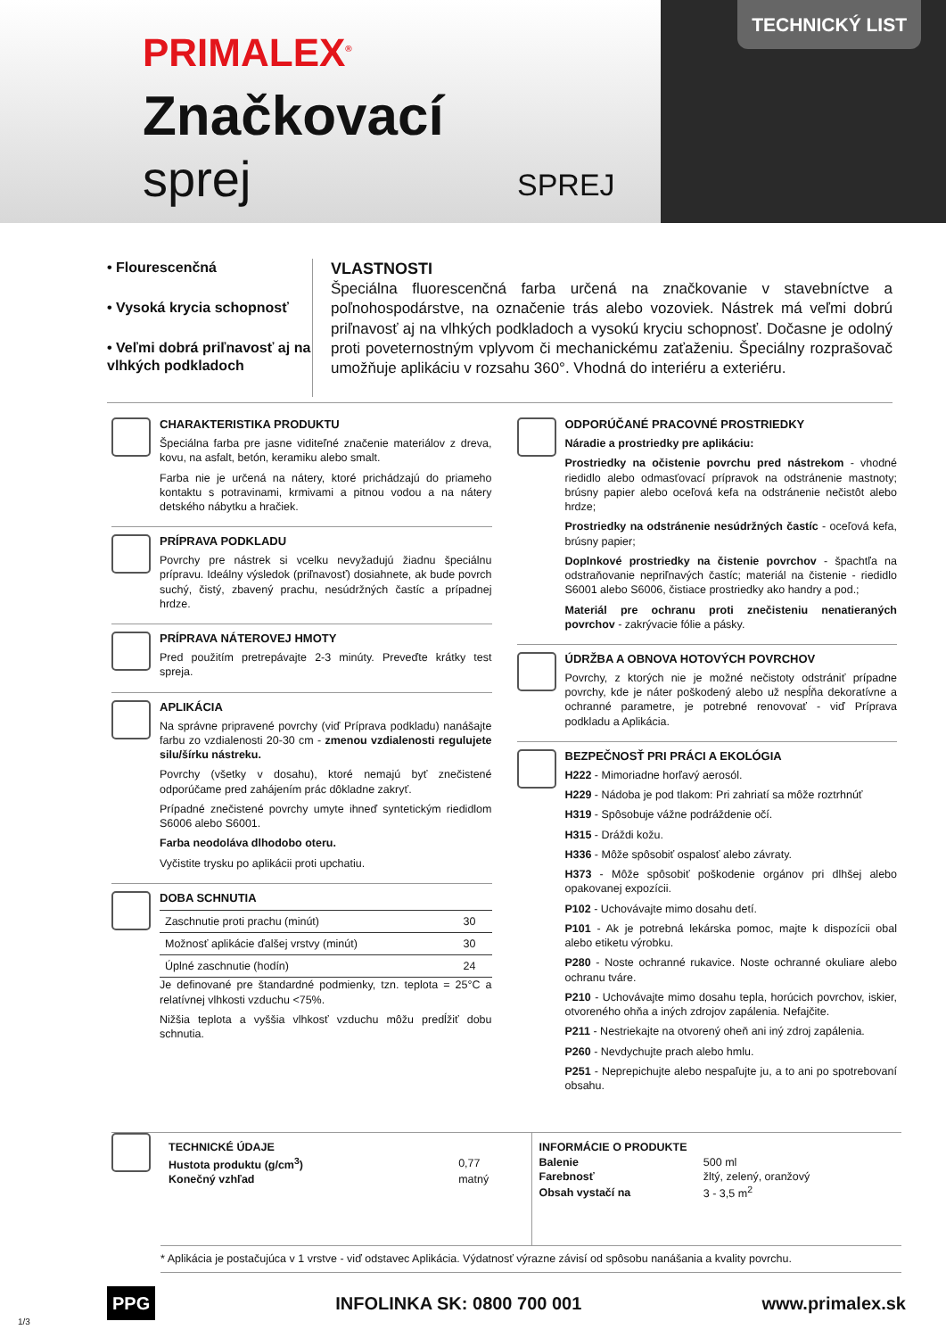TECHNICKÝ LIST
PRIMALEX<sup>®</sup>
Značkovací
sprej SPREJ
• Flourescenčná
• Vysoká krycia schopnosť
• Veľmi dobrá priľnavosť aj na vlhkých podkladoch
VLASTNOSTI
Špeciálna fluorescenčná farba určená na značkovanie v stavebníctve a poľnohospodárstve, na označenie trás alebo vozoviek. Nástrek má veľmi dobrú priľnavosť aj na vlhkých podkladoch a vysokú kryciu schopnosť. Dočasne je odolný proti poveternostným vplyvom či mechanickému zaťaženiu. Špeciálny rozprašovač umožňuje aplikáciu v rozsahu 360°. Vhodná do interiéru a exteriéru.
CHARAKTERISTIKA PRODUKTU
Špeciálna farba pre jasne viditeľné značenie materiálov z dreva, kovu, na asfalt, betón, keramiku alebo smalt.
Farba nie je určená na nátery, ktoré prichádzajú do priameho kontaktu s potravinami, krmivami a pitnou vodou a na nátery detského nábytku a hračiek.
PRÍPRAVA PODKLADU
Povrchy pre nástrek si vcelku nevyžadujú žiadnu špeciálnu prípravu. Ideálny výsledok (priľnavosť) dosiahnete, ak bude povrch suchý, čistý, zbavený prachu, nesúdržných častíc a prípadnej hrdze.
PRÍPRAVA NÁTEROVEJ HMOTY
Pred použitím pretrepávajte 2-3 minúty. Preveďte krátky test spreja.
APLIKÁCIA
Na správne pripravené povrchy (viď Príprava podkladu) nanášajte farbu zo vzdialenosti 20-30 cm - zmenou vzdialenosti regulujete silu/šírku nástreku.
Povrchy (všetky v dosahu), ktoré nemajú byť znečistené odporúčame pred zahájením prác dôkladne zakryť.
Prípadné znečistené povrchy umyte ihneď syntetickým riedidlom S6006 alebo S6001.
Farba neodoláva dlhodobo oteru.
Vyčistite trysku po aplikácii proti upchatiu.
DOBA SCHNUTIA
| Zaschnutie proti prachu (minút) | 30 |
| Možnosť aplikácie ďalšej vrstvy (minút) | 30 |
| Úplné zaschnutie (hodín) | 24 |
Je definované pre štandardné podmienky, tzn. teplota = 25°C a relatívnej vlhkosti vzduchu <75%.
Nižšia teplota a vyššia vlhkosť vzduchu môžu predĺžiť dobu schnutia.
ODPORÚČANÉ PRACOVNÉ PROSTRIEDKY
Náradie a prostriedky pre aplikáciu:
Prostriedky na očistenie povrchu pred nástrekom - vhodné riedidlo alebo odmasťovací prípravok na odstránenie mastnoty; brúsny papier alebo oceľová kefa na odstránenie nečistôt alebo hrdze;
Prostriedky na odstránenie nesúdržných častíc - oceľová kefa, brúsny papier;
Doplnkové prostriedky na čistenie povrchov - špachtľa na odstraňovanie nepriľnavých častíc; materiál na čistenie - riedidlo S6001 alebo S6006, čistiace prostriedky ako handry a pod.;
Materiál pre ochranu proti znečisteniu nenatieraných povrchov - zakrývacie fólie a pásky.
ÚDRŽBA A OBNOVA HOTOVÝCH POVRCHOV
Povrchy, z ktorých nie je možné nečistoty odstrániť prípadne povrchy, kde je náter poškodený alebo už nespĺňa dekoratívne a ochranné parametre, je potrebné renovovať - viď Príprava podkladu a Aplikácia.
BEZPEČNOSŤ PRI PRÁCI A EKOLÓGIA
H222 - Mimoriadne horľavý aerosól.
H229 - Nádoba je pod tlakom: Pri zahriatí sa môže roztrhnúť
H319 - Spôsobuje vážne podráždenie očí.
H315 - Dráždi kožu.
H336 - Môže spôsobiť ospalosť alebo závraty.
H373 - Môže spôsobiť poškodenie orgánov pri dlhšej alebo opakovanej expozícii.
P102 - Uchovávajte mimo dosahu detí.
P101 - Ak je potrebná lekárska pomoc, majte k dispozícii obal alebo etiketu výrobku.
P280 - Noste ochranné rukavice. Noste ochranné okuliare alebo ochranu tváre.
P210 - Uchovávajte mimo dosahu tepla, horúcich povrchov, iskier, otvoreného ohňa a iných zdrojov zapálenia. Nefajčite.
P211 - Nestriekajte na otvorený oheň ani iný zdroj zapálenia.
P260 - Nevdychujte prach alebo hmlu.
P251 - Neprepichujte alebo nespaľujte ju, a to ani po spotrebovaní obsahu.
TECHNICKÉ ÚDAJE
| Hustota produktu (g/cm<sup>3</sup>) | 0,77 |
| Konečný vzhľad | matný |
INFORMÁCIE O PRODUKTE
| Balenie | 500 ml |
| Farebnosť | žltý, zelený, oranžový |
| Obsah vystačí na | 3 - 3,5 m<sup>2</sup> |
* Aplikácia je postačujúca v 1 vrstve - viď odstavec Aplikácia. Výdatnosť výrazne závisí od spôsobu nanášania a kvality povrchu.
PPG INFOLINKA SK: 0800 700 001 www.primalex.sk
1/3